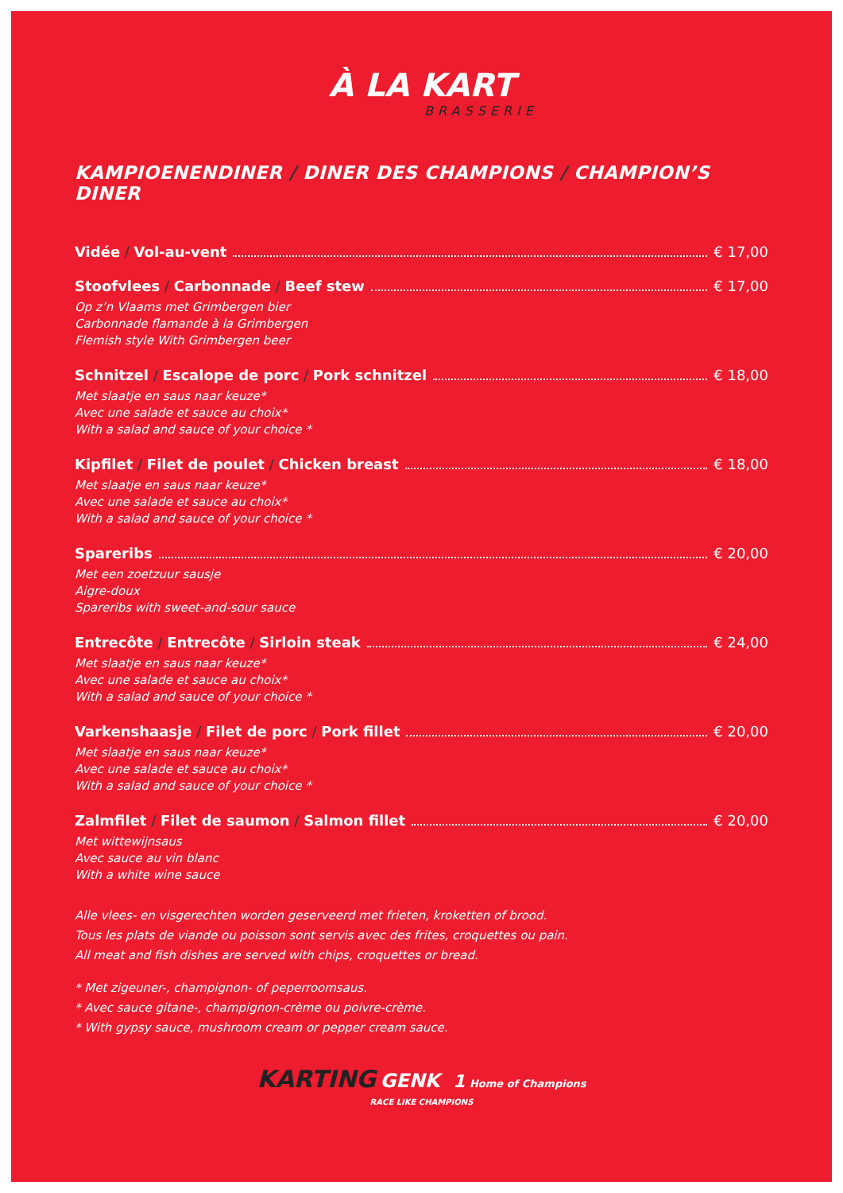À LA KART
BRASSERIE
KAMPIOENENDINER / DINER DES CHAMPIONS / CHAMPION’S DINER
Vidée / Vol-au-vent € 17,00
Stoofvlees / Carbonnade / Beef stew € 17,00
Op z’n Vlaams met Grimbergen bier
Carbonnade flamande à la Grimbergen
Flemish style With Grimbergen beer
Schnitzel / Escalope de porc / Pork schnitzel € 18,00
Met slaatje en saus naar keuze*
Avec une salade et sauce au choix*
With a salad and sauce of your choice *
Kipfilet / Filet de poulet / Chicken breast € 18,00
Met slaatje en saus naar keuze*
Avec une salade et sauce au choix*
With a salad and sauce of your choice *
Spareribs € 20,00
Met een zoetzuur sausje
Aigre-doux
Spareribs with sweet-and-sour sauce
Entrecôte / Entrecôte / Sirloin steak € 24,00
Met slaatje en saus naar keuze*
Avec une salade et sauce au choix*
With a salad and sauce of your choice *
Varkenshaasje / Filet de porc / Pork fillet € 20,00
Met slaatje en saus naar keuze*
Avec une salade et sauce au choix*
With a salad and sauce of your choice *
Zalmfilet / Filet de saumon / Salmon fillet € 20,00
Met wittewijnsaus
Avec sauce au vin blanc
With a white wine sauce
Alle vlees- en visgerechten worden geserveerd met frieten, kroketten of brood.
Tous les plats de viande ou poisson sont servis avec des frites, croquettes ou pain.
All meat and fish dishes are served with chips, croquettes or bread.
* Met zigeuner-, champignon- of peperroomsaus.
* Avec sauce gitane-, champignon-crème ou poivre-crème.
* With gypsy sauce, mushroom cream or pepper cream sauce.
KARTING GENK 1 Home of Champions
RACE LIKE CHAMPIONS